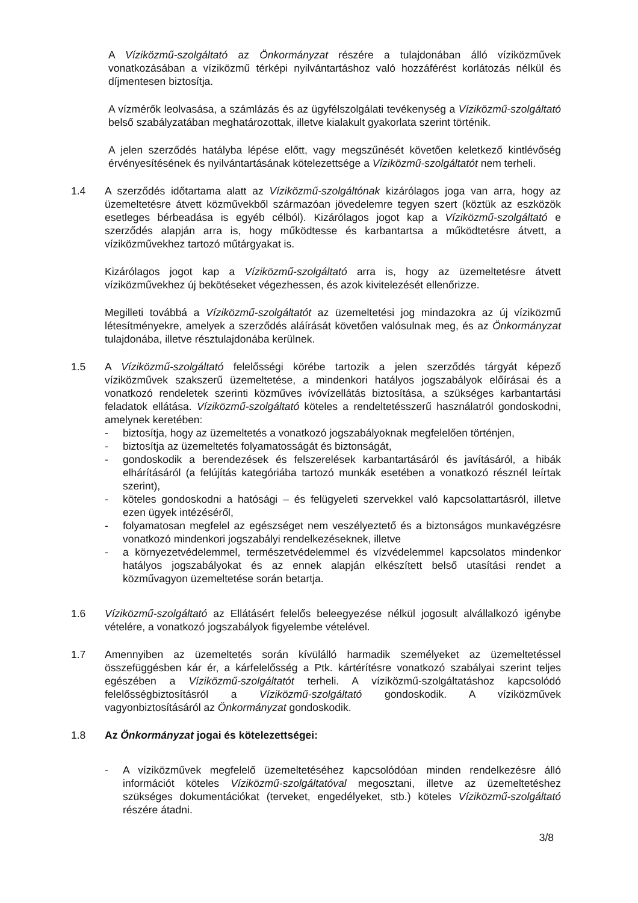A Víziközmű-szolgáltató az Önkormányzat részére a tulajdonában álló víziközművek vonatkozásában a víziközmű térképi nyilvántartáshoz való hozzáférést korlátozás nélkül és díjmentesen biztosítja.
A vízmérők leolvasása, a számlázás és az ügyfélszolgálati tevékenység a Víziközmű-szolgáltató belső szabályzatában meghatározottak, illetve kialakult gyakorlata szerint történik.
A jelen szerződés hatályba lépése előtt, vagy megszűnését követően keletkező kintlévőség érvényesítésének és nyilvántartásának kötelezettsége a Víziközmű-szolgáltatót nem terheli.
1.4 A szerződés időtartama alatt az Víziközmű-szolgáltónak kizárólagos joga van arra, hogy az üzemeltetésre átvett közművekből származóan jövedelemre tegyen szert (köztük az eszközök esetleges bérbeadása is egyéb célból). Kizárólagos jogot kap a Víziközmű-szolgáltató e szerződés alapján arra is, hogy működtesse és karbantartsa a működtetésre átvett, a víziközművekhez tartozó műtárgyakat is.
Kizárólagos jogot kap a Víziközmű-szolgáltató arra is, hogy az üzemeltetésre átvett víziközművekhez új bekötéseket végezhessen, és azok kivitelezését ellenőrizze.
Megilleti továbbá a Víziközmű-szolgáltatót az üzemeltetési jog mindazokra az új víziközmű létesítményekre, amelyek a szerződés aláírását követően valósulnak meg, és az Önkormányzat tulajdonába, illetve résztulajdonába kerülnek.
1.5 A Víziközmű-szolgáltató felelősségi körébe tartozik a jelen szerződés tárgyát képező víziközművek szakszerű üzemeltetése, a mindenkori hatályos jogszabályok előírásai és a vonatkozó rendeletek szerinti közműves ivóvízellátás biztosítása, a szükséges karbantartási feladatok ellátása. Víziközmű-szolgáltató köteles a rendeltetésszerű használatról gondoskodni, amelynek keretében:
- biztosítja, hogy az üzemeltetés a vonatkozó jogszabályoknak megfelelően történjen,
- biztosítja az üzemeltetés folyamatosságát és biztonságát,
- gondoskodik a berendezések és felszerelések karbantartásáról és javításáról, a hibák elhárításáról (a felújítás kategóriába tartozó munkák esetében a vonatkozó résznél leírtak szerint),
- köteles gondoskodni a hatósági – és felügyeleti szervekkel való kapcsolattartásról, illetve ezen ügyek intézéséről,
- folyamatosan megfelel az egészséget nem veszélyeztető és a biztonságos munkavégzésre vonatkozó mindenkori jogszabályi rendelkezéseknek, illetve
- a környezetvédelemmel, természetvédelemmel és vízvédelemmel kapcsolatos mindenkor hatályos jogszabályokat és az ennek alapján elkészített belső utasítási rendet a közművagyon üzemeltetése során betartja.
1.6 Víziközmű-szolgáltató az Ellátásért felelős beleegyezése nélkül jogosult alvállalkozó igénybe vételére, a vonatkozó jogszabályok figyelembe vételével.
1.7 Amennyiben az üzemeltetés során kívülálló harmadik személyeket az üzemeltetéssel összefüggésben kár ér, a kárfelelősség a Ptk. kártérítésre vonatkozó szabályai szerint teljes egészében a Víziközmű-szolgáltatót terheli. A víziközmű-szolgáltatáshoz kapcsolódó felelősségbiztosításról a Víziközmű-szolgáltató gondoskodik. A víziközművek vagyonbiztosításáról az Önkormányzat gondoskodik.
1.8 Az Önkormányzat jogai és kötelezettségei:
- A víziközművek megfelelő üzemeltetéséhez kapcsolódóan minden rendelkezésre álló információt köteles Víziközmű-szolgáltatóval megosztani, illetve az üzemeltetéshez szükséges dokumentációkat (terveket, engedélyeket, stb.) köteles Víziközmű-szolgáltató részére átadni.
3/8